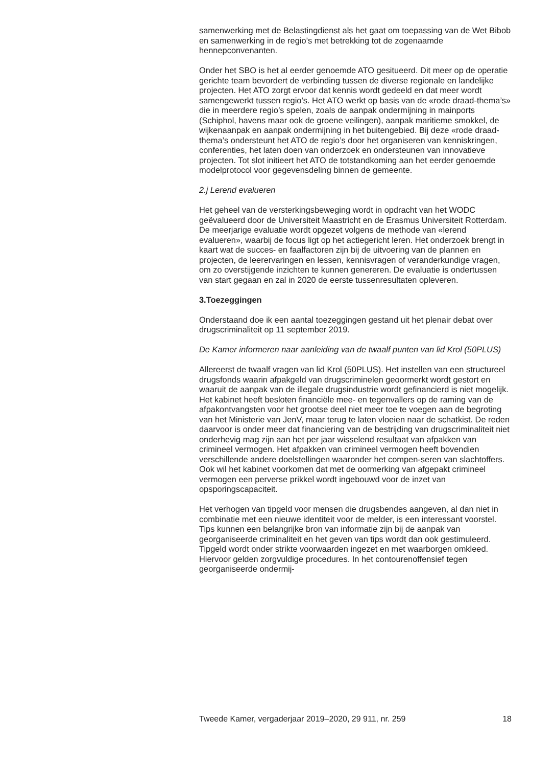samenwerking met de Belastingdienst als het gaat om toepassing van de Wet Bibob en samenwerking in de regio’s met betrekking tot de zogenaamde hennepconvenanten.
Onder het SBO is het al eerder genoemde ATO gesitueerd. Dit meer op de operatie gerichte team bevordert de verbinding tussen de diverse regionale en landelijke projecten. Het ATO zorgt ervoor dat kennis wordt gedeeld en dat meer wordt samengewerkt tussen regio’s. Het ATO werkt op basis van de «rode draad-thema’s» die in meerdere regio’s spelen, zoals de aanpak ondermijning in mainports (Schiphol, havens maar ook de groene veilingen), aanpak maritieme smokkel, de wijkenaanpak en aanpak ondermijning in het buitengebied. Bij deze «rode draad-thema’s ondersteunt het ATO de regio’s door het organiseren van kenniskringen, conferenties, het laten doen van onderzoek en ondersteunen van innovatieve projecten. Tot slot initieert het ATO de totstandkoming aan het eerder genoemde modelprotocol voor gegevensdeling binnen de gemeente.
2.j Lerend evalueren
Het geheel van de versterkingsbeweging wordt in opdracht van het WODC geëvalueerd door de Universiteit Maastricht en de Erasmus Universiteit Rotterdam. De meerjarige evaluatie wordt opgezet volgens de methode van «lerend evalueren», waarbij de focus ligt op het actiegericht leren. Het onderzoek brengt in kaart wat de succes- en faalfactoren zijn bij de uitvoering van de plannen en projecten, de leerervaringen en lessen, kennisvragen of veranderkundige vragen, om zo overstijgende inzichten te kunnen genereren. De evaluatie is ondertussen van start gegaan en zal in 2020 de eerste tussenresultaten opleveren.
3.Toezeggingen
Onderstaand doe ik een aantal toezeggingen gestand uit het plenair debat over drugscriminaliteit op 11 september 2019.
De Kamer informeren naar aanleiding van de twaalf punten van lid Krol (50PLUS)
Allereerst de twaalf vragen van lid Krol (50PLUS). Het instellen van een structureel drugsfonds waarin afpakgeld van drugscriminelen geoormerkt wordt gestort en waaruit de aanpak van de illegale drugsindustrie wordt gefinancierd is niet mogelijk. Het kabinet heeft besloten financiële mee- en tegenvallers op de raming van de afpakontvangsten voor het grootse deel niet meer toe te voegen aan de begroting van het Ministerie van JenV, maar terug te laten vloeien naar de schatkist. De reden daarvoor is onder meer dat financiering van de bestrijding van drugscriminaliteit niet onderhevig mag zijn aan het per jaar wisselend resultaat van afpakken van crimineel vermogen. Het afpakken van crimineel vermogen heeft bovendien verschillende andere doelstellingen waaronder het compen-seren van slachtoffers. Ook wil het kabinet voorkomen dat met de oormerking van afgepakt crimineel vermogen een perverse prikkel wordt ingebouwd voor de inzet van opsporingscapaciteit.
Het verhogen van tipgeld voor mensen die drugsbendes aangeven, al dan niet in combinatie met een nieuwe identiteit voor de melder, is een interessant voorstel. Tips kunnen een belangrijke bron van informatie zijn bij de aanpak van georganiseerde criminaliteit en het geven van tips wordt dan ook gestimuleerd. Tipgeld wordt onder strikte voorwaarden ingezet en met waarborgen omkleed. Hiervoor gelden zorgvuldige procedures. In het contourenoffensief tegen georganiseerde ondermij-
Tweede Kamer, vergaderjaar 2019–2020, 29 911, nr. 259 18